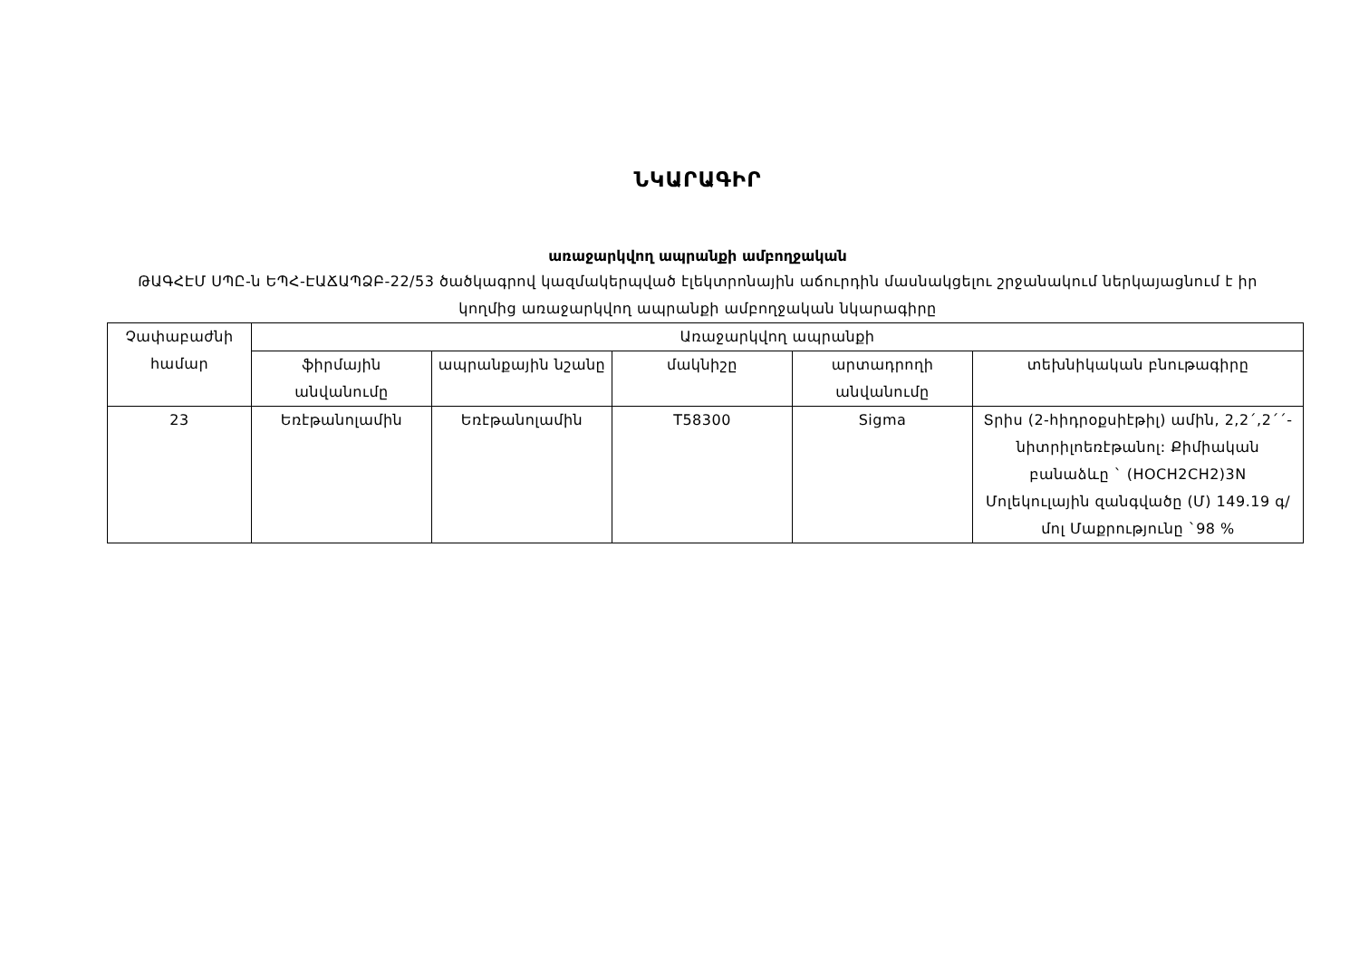ՆԿԱՐԱԳԻՐ
առաջարկվող ապրանքի ամբողջական
ԹԱԳՀԷՄ ՍՊԸ-ն ԵՊՀ-ԷԱՃԱՊՁԲ-22/53 ծածկագրով կազմակերպված էլեկտրոնային աճուրդին մասնակցելու շրջանակում ներկայացնում է իր կողմից առաջարկվող ապրանքի ամբողջական նկարագիրը
| Չափաբաժնի համար | Առաջարկվող ապրանքի | | | | |
| --- | --- | --- | --- | --- | --- |
| | ֆիրմային անվանումը | ապրանքային նշանը | մակնիշը | արտադրողի անվանումը | տեխնիկական բնութագիրը |
| 23 | Եռէթանոլամին | Եռէթանոլամին | T58300 | Sigma | Տրիս (2-հիդրօքսիէթիլ) ամին, 2,2´,2´´-նիտրիլոեռէթանոլ: Քիմիական բանաձևը ` (HOCH2CH2)3N Մոլեկուլային զանգվածը (Մ) 149.19 գ/մոլ Մաքրությունը `98 % |